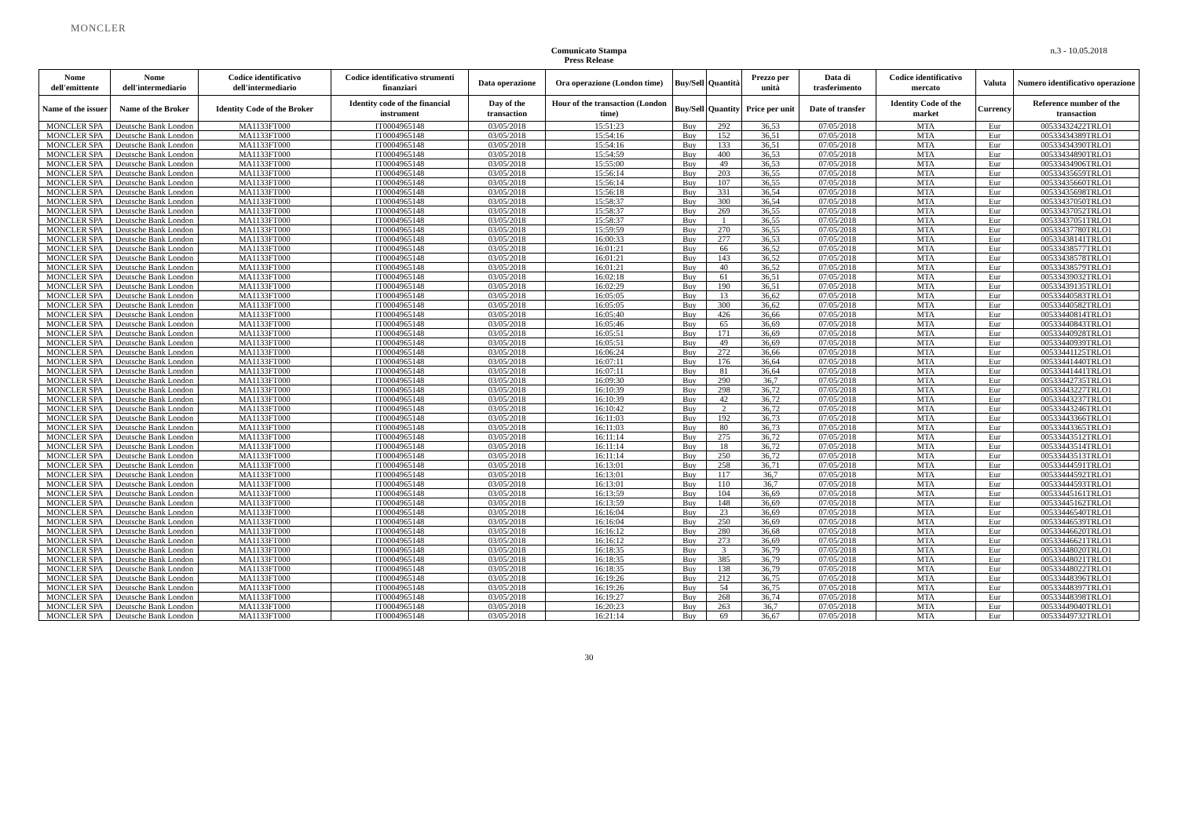MONCLER
Comunicato Stampa
Press Release
n.3 - 10.05.2018
| Nome dell'emittente | Nome dell'intermediario | Codice identificativo dell'intermediario | Codice identificativo strumenti finanziari | Data operazione | Ora operazione (London time) | Buy/Sell | Quantità | Prezzo per unità | Data di trasferimento | Codice identificativo mercato | Valuta | Numero identificativo operazione |
| --- | --- | --- | --- | --- | --- | --- | --- | --- | --- | --- | --- | --- |
| Name of the issuer | Name of the Broker | Identity Code of the Broker | Identity code of the financial instrument | Day of the transaction | Hour of the transaction (London time) | Buy/Sell | Quantity | Price per unit | Date of transfer | Identity Code of the market | Currency | Reference number of the transaction |
| MONCLER SPA | Deutsche Bank London | MA1133FT000 | IT0004965148 | 03/05/2018 | 15:51:23 | Buy | 292 | 36,53 | 07/05/2018 | MTA | Eur | 00533432422TRLO1 |
| MONCLER SPA | Deutsche Bank London | MA1133FT000 | IT0004965148 | 03/05/2018 | 15:54:16 | Buy | 152 | 36,51 | 07/05/2018 | MTA | Eur | 00533434389TRLO1 |
| MONCLER SPA | Deutsche Bank London | MA1133FT000 | IT0004965148 | 03/05/2018 | 15:54:16 | Buy | 133 | 36,51 | 07/05/2018 | MTA | Eur | 00533434390TRLO1 |
| MONCLER SPA | Deutsche Bank London | MA1133FT000 | IT0004965148 | 03/05/2018 | 15:54:59 | Buy | 400 | 36,53 | 07/05/2018 | MTA | Eur | 00533434890TRLO1 |
| MONCLER SPA | Deutsche Bank London | MA1133FT000 | IT0004965148 | 03/05/2018 | 15:55:00 | Buy | 49 | 36,53 | 07/05/2018 | MTA | Eur | 00533434906TRLO1 |
| MONCLER SPA | Deutsche Bank London | MA1133FT000 | IT0004965148 | 03/05/2018 | 15:56:14 | Buy | 203 | 36,55 | 07/05/2018 | MTA | Eur | 00533435659TRLO1 |
| MONCLER SPA | Deutsche Bank London | MA1133FT000 | IT0004965148 | 03/05/2018 | 15:56:14 | Buy | 107 | 36,55 | 07/05/2018 | MTA | Eur | 00533435660TRLO1 |
| MONCLER SPA | Deutsche Bank London | MA1133FT000 | IT0004965148 | 03/05/2018 | 15:56:18 | Buy | 331 | 36,54 | 07/05/2018 | MTA | Eur | 00533435698TRLO1 |
| MONCLER SPA | Deutsche Bank London | MA1133FT000 | IT0004965148 | 03/05/2018 | 15:58:37 | Buy | 300 | 36,54 | 07/05/2018 | MTA | Eur | 00533437050TRLO1 |
| MONCLER SPA | Deutsche Bank London | MA1133FT000 | IT0004965148 | 03/05/2018 | 15:58:37 | Buy | 269 | 36,55 | 07/05/2018 | MTA | Eur | 00533437052TRLO1 |
| MONCLER SPA | Deutsche Bank London | MA1133FT000 | IT0004965148 | 03/05/2018 | 15:58:37 | Buy | 1 | 36,55 | 07/05/2018 | MTA | Eur | 00533437051TRLO1 |
| MONCLER SPA | Deutsche Bank London | MA1133FT000 | IT0004965148 | 03/05/2018 | 15:59:59 | Buy | 270 | 36,55 | 07/05/2018 | MTA | Eur | 00533437780TRLO1 |
| MONCLER SPA | Deutsche Bank London | MA1133FT000 | IT0004965148 | 03/05/2018 | 16:00:33 | Buy | 277 | 36,53 | 07/05/2018 | MTA | Eur | 00533438141TRLO1 |
| MONCLER SPA | Deutsche Bank London | MA1133FT000 | IT0004965148 | 03/05/2018 | 16:01:21 | Buy | 66 | 36,52 | 07/05/2018 | MTA | Eur | 00533438577TRLO1 |
| MONCLER SPA | Deutsche Bank London | MA1133FT000 | IT0004965148 | 03/05/2018 | 16:01:21 | Buy | 143 | 36,52 | 07/05/2018 | MTA | Eur | 00533438578TRLO1 |
| MONCLER SPA | Deutsche Bank London | MA1133FT000 | IT0004965148 | 03/05/2018 | 16:01:21 | Buy | 40 | 36,52 | 07/05/2018 | MTA | Eur | 00533438579TRLO1 |
| MONCLER SPA | Deutsche Bank London | MA1133FT000 | IT0004965148 | 03/05/2018 | 16:02:18 | Buy | 61 | 36,51 | 07/05/2018 | MTA | Eur | 00533439032TRLO1 |
| MONCLER SPA | Deutsche Bank London | MA1133FT000 | IT0004965148 | 03/05/2018 | 16:02:29 | Buy | 190 | 36,51 | 07/05/2018 | MTA | Eur | 00533439135TRLO1 |
| MONCLER SPA | Deutsche Bank London | MA1133FT000 | IT0004965148 | 03/05/2018 | 16:05:05 | Buy | 13 | 36,62 | 07/05/2018 | MTA | Eur | 00533440583TRLO1 |
| MONCLER SPA | Deutsche Bank London | MA1133FT000 | IT0004965148 | 03/05/2018 | 16:05:05 | Buy | 300 | 36,62 | 07/05/2018 | MTA | Eur | 00533440582TRLO1 |
| MONCLER SPA | Deutsche Bank London | MA1133FT000 | IT0004965148 | 03/05/2018 | 16:05:40 | Buy | 426 | 36,66 | 07/05/2018 | MTA | Eur | 00533440814TRLO1 |
| MONCLER SPA | Deutsche Bank London | MA1133FT000 | IT0004965148 | 03/05/2018 | 16:05:46 | Buy | 65 | 36,69 | 07/05/2018 | MTA | Eur | 00533440843TRLO1 |
| MONCLER SPA | Deutsche Bank London | MA1133FT000 | IT0004965148 | 03/05/2018 | 16:05:51 | Buy | 171 | 36,69 | 07/05/2018 | MTA | Eur | 00533440928TRLO1 |
| MONCLER SPA | Deutsche Bank London | MA1133FT000 | IT0004965148 | 03/05/2018 | 16:05:51 | Buy | 49 | 36,69 | 07/05/2018 | MTA | Eur | 00533440939TRLO1 |
| MONCLER SPA | Deutsche Bank London | MA1133FT000 | IT0004965148 | 03/05/2018 | 16:06:24 | Buy | 272 | 36,66 | 07/05/2018 | MTA | Eur | 00533441125TRLO1 |
| MONCLER SPA | Deutsche Bank London | MA1133FT000 | IT0004965148 | 03/05/2018 | 16:07:11 | Buy | 176 | 36,64 | 07/05/2018 | MTA | Eur | 00533441440TRLO1 |
| MONCLER SPA | Deutsche Bank London | MA1133FT000 | IT0004965148 | 03/05/2018 | 16:07:11 | Buy | 81 | 36,64 | 07/05/2018 | MTA | Eur | 00533441441TRLO1 |
| MONCLER SPA | Deutsche Bank London | MA1133FT000 | IT0004965148 | 03/05/2018 | 16:09:30 | Buy | 290 | 36,7 | 07/05/2018 | MTA | Eur | 00533442735TRLO1 |
| MONCLER SPA | Deutsche Bank London | MA1133FT000 | IT0004965148 | 03/05/2018 | 16:10:39 | Buy | 298 | 36,72 | 07/05/2018 | MTA | Eur | 00533443227TRLO1 |
| MONCLER SPA | Deutsche Bank London | MA1133FT000 | IT0004965148 | 03/05/2018 | 16:10:39 | Buy | 42 | 36,72 | 07/05/2018 | MTA | Eur | 00533443237TRLO1 |
| MONCLER SPA | Deutsche Bank London | MA1133FT000 | IT0004965148 | 03/05/2018 | 16:10:42 | Buy | 2 | 36,72 | 07/05/2018 | MTA | Eur | 00533443246TRLO1 |
| MONCLER SPA | Deutsche Bank London | MA1133FT000 | IT0004965148 | 03/05/2018 | 16:11:03 | Buy | 192 | 36,73 | 07/05/2018 | MTA | Eur | 00533443366TRLO1 |
| MONCLER SPA | Deutsche Bank London | MA1133FT000 | IT0004965148 | 03/05/2018 | 16:11:03 | Buy | 80 | 36,73 | 07/05/2018 | MTA | Eur | 00533443365TRLO1 |
| MONCLER SPA | Deutsche Bank London | MA1133FT000 | IT0004965148 | 03/05/2018 | 16:11:14 | Buy | 275 | 36,72 | 07/05/2018 | MTA | Eur | 00533443512TRLO1 |
| MONCLER SPA | Deutsche Bank London | MA1133FT000 | IT0004965148 | 03/05/2018 | 16:11:14 | Buy | 18 | 36,72 | 07/05/2018 | MTA | Eur | 00533443514TRLO1 |
| MONCLER SPA | Deutsche Bank London | MA1133FT000 | IT0004965148 | 03/05/2018 | 16:11:14 | Buy | 250 | 36,72 | 07/05/2018 | MTA | Eur | 00533443513TRLO1 |
| MONCLER SPA | Deutsche Bank London | MA1133FT000 | IT0004965148 | 03/05/2018 | 16:13:01 | Buy | 258 | 36,71 | 07/05/2018 | MTA | Eur | 00533444591TRLO1 |
| MONCLER SPA | Deutsche Bank London | MA1133FT000 | IT0004965148 | 03/05/2018 | 16:13:01 | Buy | 117 | 36,7 | 07/05/2018 | MTA | Eur | 00533444592TRLO1 |
| MONCLER SPA | Deutsche Bank London | MA1133FT000 | IT0004965148 | 03/05/2018 | 16:13:01 | Buy | 110 | 36,7 | 07/05/2018 | MTA | Eur | 00533444593TRLO1 |
| MONCLER SPA | Deutsche Bank London | MA1133FT000 | IT0004965148 | 03/05/2018 | 16:13:59 | Buy | 104 | 36,69 | 07/05/2018 | MTA | Eur | 00533445161TRLO1 |
| MONCLER SPA | Deutsche Bank London | MA1133FT000 | IT0004965148 | 03/05/2018 | 16:13:59 | Buy | 148 | 36,69 | 07/05/2018 | MTA | Eur | 00533445162TRLO1 |
| MONCLER SPA | Deutsche Bank London | MA1133FT000 | IT0004965148 | 03/05/2018 | 16:16:04 | Buy | 23 | 36,69 | 07/05/2018 | MTA | Eur | 00533446540TRLO1 |
| MONCLER SPA | Deutsche Bank London | MA1133FT000 | IT0004965148 | 03/05/2018 | 16:16:04 | Buy | 250 | 36,69 | 07/05/2018 | MTA | Eur | 00533446539TRLO1 |
| MONCLER SPA | Deutsche Bank London | MA1133FT000 | IT0004965148 | 03/05/2018 | 16:16:12 | Buy | 280 | 36,68 | 07/05/2018 | MTA | Eur | 00533446620TRLO1 |
| MONCLER SPA | Deutsche Bank London | MA1133FT000 | IT0004965148 | 03/05/2018 | 16:16:12 | Buy | 273 | 36,69 | 07/05/2018 | MTA | Eur | 00533446621TRLO1 |
| MONCLER SPA | Deutsche Bank London | MA1133FT000 | IT0004965148 | 03/05/2018 | 16:18:35 | Buy | 3 | 36,79 | 07/05/2018 | MTA | Eur | 00533448020TRLO1 |
| MONCLER SPA | Deutsche Bank London | MA1133FT000 | IT0004965148 | 03/05/2018 | 16:18:35 | Buy | 385 | 36,79 | 07/05/2018 | MTA | Eur | 00533448021TRLO1 |
| MONCLER SPA | Deutsche Bank London | MA1133FT000 | IT0004965148 | 03/05/2018 | 16:18:35 | Buy | 138 | 36,79 | 07/05/2018 | MTA | Eur | 00533448022TRLO1 |
| MONCLER SPA | Deutsche Bank London | MA1133FT000 | IT0004965148 | 03/05/2018 | 16:19:26 | Buy | 212 | 36,75 | 07/05/2018 | MTA | Eur | 00533448396TRLO1 |
| MONCLER SPA | Deutsche Bank London | MA1133FT000 | IT0004965148 | 03/05/2018 | 16:19:26 | Buy | 54 | 36,75 | 07/05/2018 | MTA | Eur | 00533448397TRLO1 |
| MONCLER SPA | Deutsche Bank London | MA1133FT000 | IT0004965148 | 03/05/2018 | 16:19:27 | Buy | 268 | 36,74 | 07/05/2018 | MTA | Eur | 00533448398TRLO1 |
| MONCLER SPA | Deutsche Bank London | MA1133FT000 | IT0004965148 | 03/05/2018 | 16:20:23 | Buy | 263 | 36,7 | 07/05/2018 | MTA | Eur | 00533449040TRLO1 |
| MONCLER SPA | Deutsche Bank London | MA1133FT000 | IT0004965148 | 03/05/2018 | 16:21:14 | Buy | 69 | 36,67 | 07/05/2018 | MTA | Eur | 00533449732TRLO1 |
30